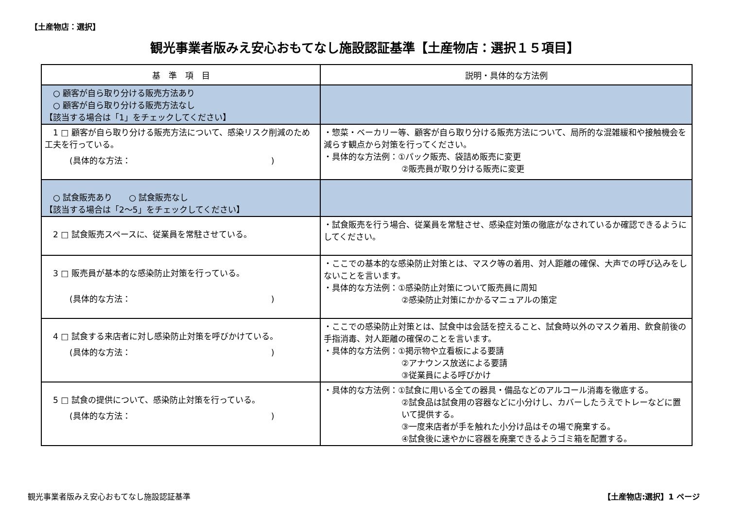【土産物店：選択】
観光事業者版みえ安心おもてなし施設認証基準【土産物店：選択１５項目】
| 基 準 項 目 | 説明・具体的な方法例 |
| --- | --- |
| ○ 顧客が自ら取り分ける販売方法あり ○ 顧客が自ら取り分ける販売方法なし 【該当する場合は「1」をチェックしてください】 | |
| 1 □ 顧客が自ら取り分ける販売方法について、感染リスク削減のため工夫を行っている。 (具体的な方法： ) | ・惣菜・ベーカリー等、顧客が自ら取り分ける販売方法について、局所的な混雑緩和や接触機会を減らす観点から対策を行ってください。 ・具体的な方法例：①パック販売、袋詰め販売に変更 ②販売員が取り分ける販売に変更 |
| ○ 試食販売あり ○ 試食販売なし 【該当する場合は「2～5」をチェックしてください】 | |
| 2 □ 試食販売スペースに、従業員を常駐させている。 | ・試食販売を行う場合、従業員を常駐させ、感染症対策の徹底がなされているか確認できるようにしてください。 |
| 3 □ 販売員が基本的な感染防止対策を行っている。 (具体的な方法： ) | ・ここでの基本的な感染防止対策とは、マスク等の着用、対人距離の確保、大声での呼び込みをしないことを言います。 ・具体的な方法例：①感染防止対策について販売員に周知 ②感染防止対策にかかるマニュアルの策定 |
| 4 □ 試食する来店者に対し感染防止対策を呼びかけている。 (具体的な方法： ) | ・ここでの感染防止対策とは、試食中は会話を控えること、試食時以外のマスク着用、飲食前後の手指消毒、対人距離の確保のことを言います。 ・具体的な方法例：①掲示物や立看板による要請 ②アナウンス放送による要請 ③従業員による呼びかけ |
| 5 □ 試食の提供について、感染防止対策を行っている。 (具体的な方法： ) | ・具体的な方法例：①試食に用いる全ての器具・備品などのアルコール消毒を徹底する。 ②試食品は試食用の容器などに小分けし、カバーしたうえでトレーなどに置いて提供する。 ③一度来店者が手を触れた小分け品はその場で廃棄する。 ④試食後に速やかに容器を廃棄できるようゴミ箱を配置する。 |
観光事業者版みえ安心おもてなし施設認証基準
【土産物店:選択】1 ページ